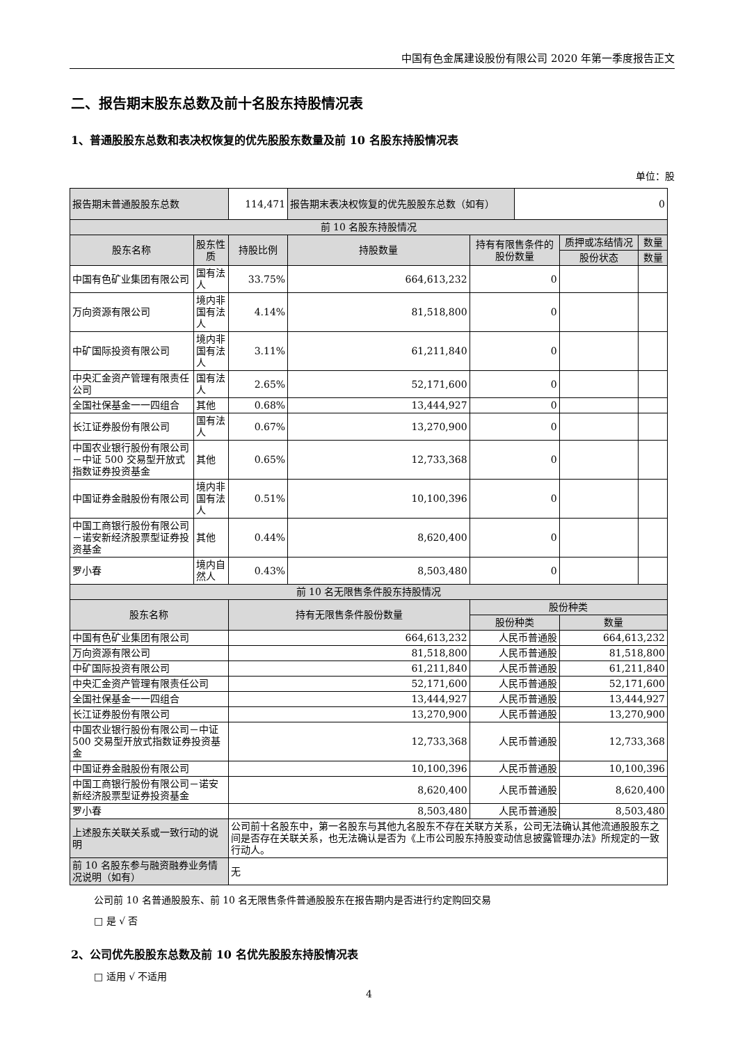中国有色金属建设股份有限公司 2020 年第一季度报告正文
二、报告期末股东总数及前十名股东持股情况表
1、普通股股东总数和表决权恢复的优先股股东数量及前 10 名股东持股情况表
单位：股
| 报告期末普通股股东总数 | | | 114,471 | 报告期末表决权恢复的优先股股东总数（如有） | | 0 | | |
| 前 10 名股东持股情况 | | | | | | | | |
| 股东名称 | 股东性质 | 持股比例 | | 持股数量 | 持有有限售条件的股份数量 | | 质押或冻结情况 | 数量 |
| | | | | | | | 股份状态 | 数量 |
| 中国有色矿业集团有限公司 | 国有法人 | 33.75% | | 664,613,232 | 0 | | | |
| 万向资源有限公司 | 境内非国有法人 | 4.14% | | 81,518,800 | 0 | | | |
| 中矿国际投资有限公司 | 境内非国有法人 | 3.11% | | 61,211,840 | 0 | | | |
| 中央汇金资产管理有限责任公司 | 国有法人 | 2.65% | | 52,171,600 | 0 | | | |
| 全国社保基金一一四组合 | 其他 | 0.68% | | 13,444,927 | 0 | | | |
| 长江证券股份有限公司 | 国有法人 | 0.67% | | 13,270,900 | 0 | | | |
| 中国农业银行股份有限公司－中证 500 交易型开放式指数证券投资基金 | 其他 | 0.65% | | 12,733,368 | 0 | | | |
| 中国证券金融股份有限公司 | 境内非国有法人 | 0.51% | | 10,100,396 | 0 | | | |
| 中国工商银行股份有限公司－诺安新经济股票型证券投资基金 | 其他 | 0.44% | | 8,620,400 | 0 | | | |
| 罗小春 | 境内自然人 | 0.43% | | 8,503,480 | 0 | | | |
| 前 10 名无限售条件股东持股情况 | | | | | | | | |
| 股东名称 | | 持有无限售条件股份数量 | | | 股份种类 | | | |
| | | | | | 股份种类 | | 数量 | |
| 中国有色矿业集团有限公司 | | 664,613,232 | | | 人民币普通股 | | 664,613,232 | |
| 万向资源有限公司 | | 81,518,800 | | | 人民币普通股 | | 81,518,800 | |
| 中矿国际投资有限公司 | | 61,211,840 | | | 人民币普通股 | | 61,211,840 | |
| 中央汇金资产管理有限责任公司 | | 52,171,600 | | | 人民币普通股 | | 52,171,600 | |
| 全国社保基金一一四组合 | | 13,444,927 | | | 人民币普通股 | | 13,444,927 | |
| 长江证券股份有限公司 | | 13,270,900 | | | 人民币普通股 | | 13,270,900 | |
| 中国农业银行股份有限公司－中证 500 交易型开放式指数证券投资基金 | | 12,733,368 | | | 人民币普通股 | | 12,733,368 | |
| 中国证券金融股份有限公司 | | 10,100,396 | | | 人民币普通股 | | 10,100,396 | |
| 中国工商银行股份有限公司－诺安新经济股票型证券投资基金 | | 8,620,400 | | | 人民币普通股 | | 8,620,400 | |
| 罗小春 | | 8,503,480 | | | 人民币普通股 | | 8,503,480 | |
| 上述股东关联关系或一致行动的说明 | | | 公司前十名股东中，第一名股东与其他九名股东不存在关联方关系，公司无法确认其他流通股股东之间是否存在关联关系，也无法确认是否为《上市公司股东持股变动信息披露管理办法》所规定的一致行动人。 | | | | | |
| 前 10 名股东参与融资融券业务情况说明（如有） | | | 无 | | | | | |
公司前 10 名普通股股东、前 10 名无限售条件普通股股东在报告期内是否进行约定购回交易
□ 是 √ 否
2、公司优先股股东总数及前 10 名优先股股东持股情况表
□ 适用 √ 不适用
4